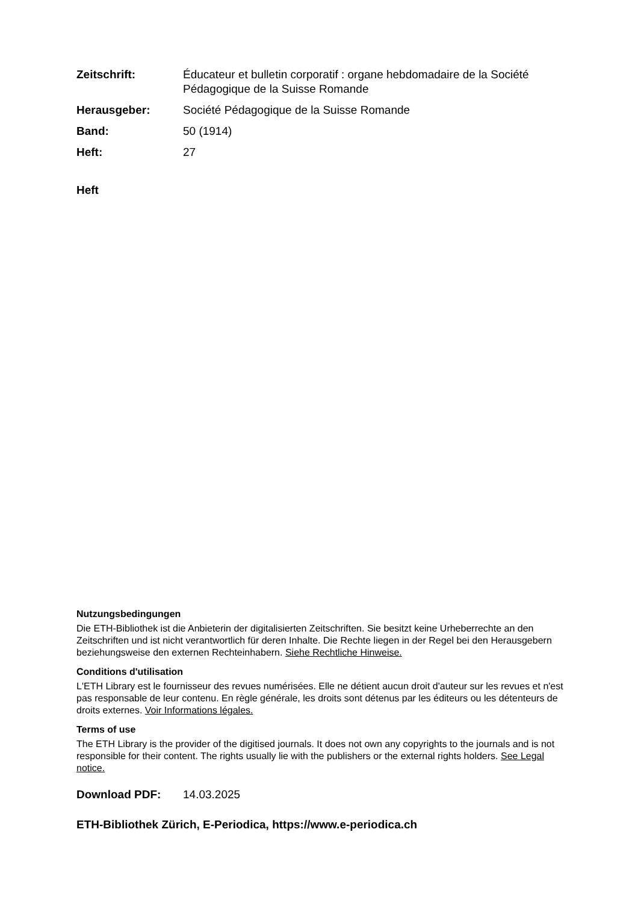Zeitschrift: Éducateur et bulletin corporatif : organe hebdomadaire de la Société Pédagogique de la Suisse Romande
Herausgeber: Société Pédagogique de la Suisse Romande
Band: 50 (1914)
Heft: 27
Heft
Nutzungsbedingungen
Die ETH-Bibliothek ist die Anbieterin der digitalisierten Zeitschriften. Sie besitzt keine Urheberrechte an den Zeitschriften und ist nicht verantwortlich für deren Inhalte. Die Rechte liegen in der Regel bei den Herausgebern beziehungsweise den externen Rechteinhabern. Siehe Rechtliche Hinweise.
Conditions d'utilisation
L'ETH Library est le fournisseur des revues numérisées. Elle ne détient aucun droit d'auteur sur les revues et n'est pas responsable de leur contenu. En règle générale, les droits sont détenus par les éditeurs ou les détenteurs de droits externes. Voir Informations légales.
Terms of use
The ETH Library is the provider of the digitised journals. It does not own any copyrights to the journals and is not responsible for their content. The rights usually lie with the publishers or the external rights holders. See Legal notice.
Download PDF: 14.03.2025
ETH-Bibliothek Zürich, E-Periodica, https://www.e-periodica.ch